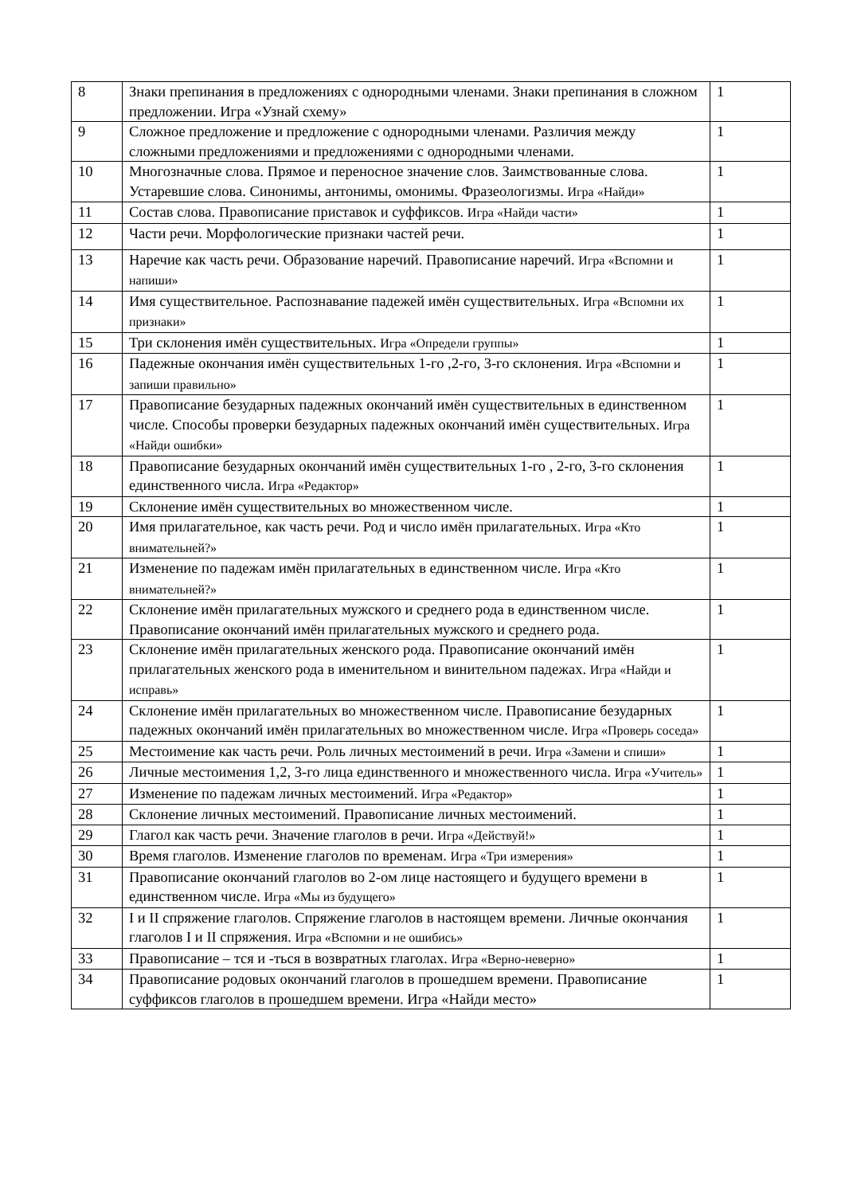| 8 | Знаки препинания в предложениях с однородными членами. Знаки препинания в сложном предложении. Игра «Узнай схему» | 1 |
| 9 | Сложное предложение и предложение с однородными членами. Различия между сложными предложениями и предложениями с однородными членами. | 1 |
| 10 | Многозначные слова. Прямое и переносное значение слов. Заимствованные слова. Устаревшие слова. Синонимы, антонимы, омонимы. Фразеологизмы. Игра «Найди» | 1 |
| 11 | Состав слова. Правописание приставок и суффиксов. Игра «Найди части» | 1 |
| 12 | Части речи. Морфологические признаки частей речи. | 1 |
| 13 | Наречие как часть речи. Образование наречий. Правописание наречий. Игра «Вспомни и напиши» | 1 |
| 14 | Имя существительное. Распознавание падежей имён существительных. Игра «Вспомни их признаки» | 1 |
| 15 | Три склонения имён существительных. Игра «Определи группы» | 1 |
| 16 | Падежные окончания имён существительных 1-го ,2-го, 3-го склонения. Игра «Вспомни и запиши правильно» | 1 |
| 17 | Правописание безударных падежных окончаний имён существительных в единственном числе. Способы проверки безударных падежных окончаний имён существительных. Игра «Найди ошибки» | 1 |
| 18 | Правописание безударных окончаний имён существительных 1-го , 2-го, 3-го склонения единственного числа. Игра «Редактор» | 1 |
| 19 | Склонение имён существительных во множественном числе. | 1 |
| 20 | Имя прилагательное, как часть речи. Род и число имён прилагательных. Игра «Кто внимательней?» | 1 |
| 21 | Изменение по падежам имён прилагательных в единственном числе. Игра «Кто внимательней?» | 1 |
| 22 | Склонение имён прилагательных мужского и среднего рода в единственном числе. Правописание окончаний имён прилагательных мужского и среднего рода. | 1 |
| 23 | Склонение имён прилагательных женского рода. Правописание окончаний имён прилагательных женского рода в именительном и винительном падежах. Игра «Найди и исправь» | 1 |
| 24 | Склонение имён прилагательных во множественном числе. Правописание безударных падежных окончаний имён прилагательных во множественном числе. Игра «Проверь соседа» | 1 |
| 25 | Местоимение как часть речи. Роль личных местоимений в речи. Игра «Замени и спиши» | 1 |
| 26 | Личные местоимения 1,2, 3-го лица единственного и множественного числа. Игра «Учитель» | 1 |
| 27 | Изменение по падежам личных местоимений. Игра «Редактор» | 1 |
| 28 | Склонение личных местоимений. Правописание личных местоимений. | 1 |
| 29 | Глагол как часть речи. Значение глаголов в речи. Игра «Действуй!» | 1 |
| 30 | Время глаголов. Изменение глаголов по временам. Игра «Три измерения» | 1 |
| 31 | Правописание окончаний глаголов во 2-ом лице настоящего и будущего времени в единственном числе. Игра «Мы из будущего» | 1 |
| 32 | I и II спряжение глаголов. Спряжение глаголов в настоящем времени. Личные окончания глаголов I и II спряжения. Игра «Вспомни и не ошибись» | 1 |
| 33 | Правописание – тся и -ться в возвратных глаголах. Игра «Верно-неверно» | 1 |
| 34 | Правописание родовых окончаний глаголов в прошедшем времени. Правописание суффиксов глаголов в прошедшем времени. Игра «Найди место» | 1 |